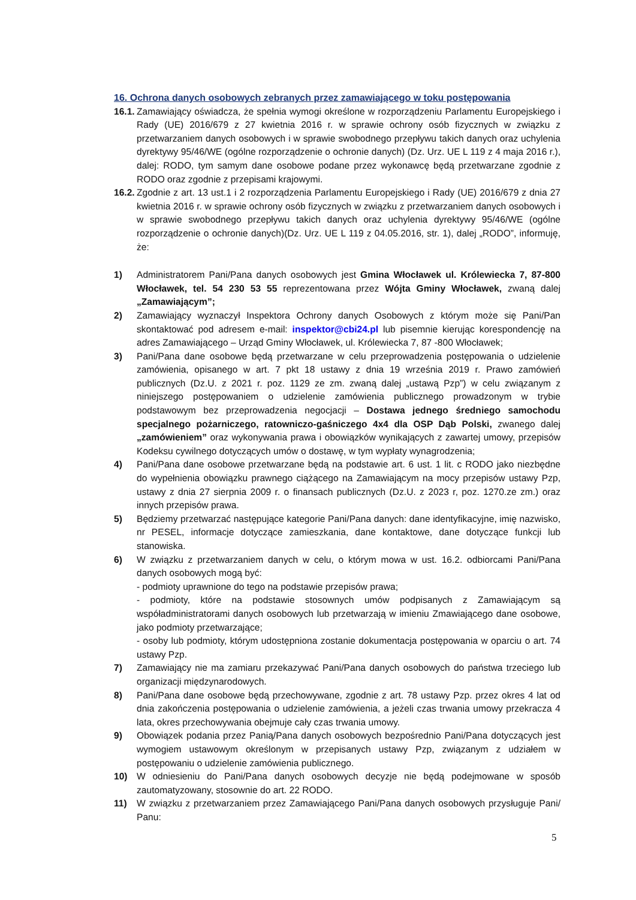16. Ochrona danych osobowych zebranych przez zamawiającego w toku postępowania
16.1. Zamawiający oświadcza, że spełnia wymogi określone w rozporządzeniu Parlamentu Europejskiego i Rady (UE) 2016/679 z 27 kwietnia 2016 r. w sprawie ochrony osób fizycznych w związku z przetwarzaniem danych osobowych i w sprawie swobodnego przepływu takich danych oraz uchylenia dyrektywy 95/46/WE (ogólne rozporządzenie o ochronie danych) (Dz. Urz. UE L 119 z 4 maja 2016 r.), dalej: RODO, tym samym dane osobowe podane przez wykonawcę będą przetwarzane zgodnie z RODO oraz zgodnie z przepisami krajowymi.
16.2. Zgodnie z art. 13 ust.1 i 2 rozporządzenia Parlamentu Europejskiego i Rady (UE) 2016/679 z dnia 27 kwietnia 2016 r. w sprawie ochrony osób fizycznych w związku z przetwarzaniem danych osobowych i w sprawie swobodnego przepływu takich danych oraz uchylenia dyrektywy 95/46/WE (ogólne rozporządzenie o ochronie danych)(Dz. Urz. UE L 119 z 04.05.2016, str. 1), dalej „RODO”, informuję, że:
1) Administratorem Pani/Pana danych osobowych jest Gmina Włocławek ul. Królewiecka 7, 87-800 Włocławek, tel. 54 230 53 55 reprezentowana przez Wójta Gminy Włocławek, zwaną dalej „Zamawiającym”;
2) Zamawiający wyznaczył Inspektora Ochrony danych Osobowych z którym może się Pani/Pan skontaktować pod adresem e-mail: inspektor@cbi24.pl lub pisemnie kierując korespondencję na adres Zamawiającego – Urząd Gminy Włocławek, ul. Królewiecka 7, 87 -800 Włocławek;
3) Pani/Pana dane osobowe będą przetwarzane w celu przeprowadzenia postępowania o udzielenie zamówienia, opisanego w art. 7 pkt 18 ustawy z dnia 19 września 2019 r. Prawo zamówień publicznych (Dz.U. z 2021 r. poz. 1129 ze zm. zwaną dalej „ustawą Pzp”) w celu związanym z niniejszego postępowaniem o udzielenie zamówienia publicznego prowadzonym w trybie podstawowym bez przeprowadzenia negocjacji – Dostawa jednego średniego samochodu specjalnego pożarniczego, ratowniczo-gaśniczego 4x4 dla OSP Dąb Polski, zwanego dalej „zamówieniem” oraz wykonywania prawa i obowiązków wynikających z zawartej umowy, przepisów Kodeksu cywilnego dotyczących umów o dostawę, w tym wypłaty wynagrodzenia;
4) Pani/Pana dane osobowe przetwarzane będą na podstawie art. 6 ust. 1 lit. c RODO jako niezbędne do wypełnienia obowiązku prawnego ciążącego na Zamawiającym na mocy przepisów ustawy Pzp, ustawy z dnia 27 sierpnia 2009 r. o finansach publicznych (Dz.U. z 2023 r, poz. 1270.ze zm.) oraz innych przepisów prawa.
5) Będziemy przetwarzać następujące kategorie Pani/Pana danych: dane identyfikacyjne, imię nazwisko, nr PESEL, informacje dotyczące zamieszkania, dane kontaktowe, dane dotyczące funkcji lub stanowiska.
6) W związku z przetwarzaniem danych w celu, o którym mowa w ust. 16.2. odbiorcami Pani/Pana danych osobowych mogą być:
- podmioty uprawnione do tego na podstawie przepisów prawa;
- podmioty, które na podstawie stosownych umów podpisanych z Zamawiającym są współadministratorami danych osobowych lub przetwarzają w imieniu Zmawiającego dane osobowe, jako podmioty przetwarzające;
- osoby lub podmioty, którym udostępniona zostanie dokumentacja postępowania w oparciu o art. 74 ustawy Pzp.
7) Zamawiający nie ma zamiaru przekazywać Pani/Pana danych osobowych do państwa trzeciego lub organizacji międzynarodowych.
8) Pani/Pana dane osobowe będą przechowywane, zgodnie z art. 78 ustawy Pzp. przez okres 4 lat od dnia zakończenia postępowania o udzielenie zamówienia, a jeżeli czas trwania umowy przekracza 4 lata, okres przechowywania obejmuje cały czas trwania umowy.
9) Obowiązek podania przez Panią/Pana danych osobowych bezpośrednio Pani/Pana dotyczących jest wymogiem ustawowym określonym w przepisanych ustawy Pzp, związanym z udziałem w postępowaniu o udzielenie zamówienia publicznego.
10) W odniesieniu do Pani/Pana danych osobowych decyzje nie będą podejmowane w sposób zautomatyzowany, stosownie do art. 22 RODO.
11) W związku z przetwarzaniem przez Zamawiającego Pani/Pana danych osobowych przysługuje Pani/ Panu:
5